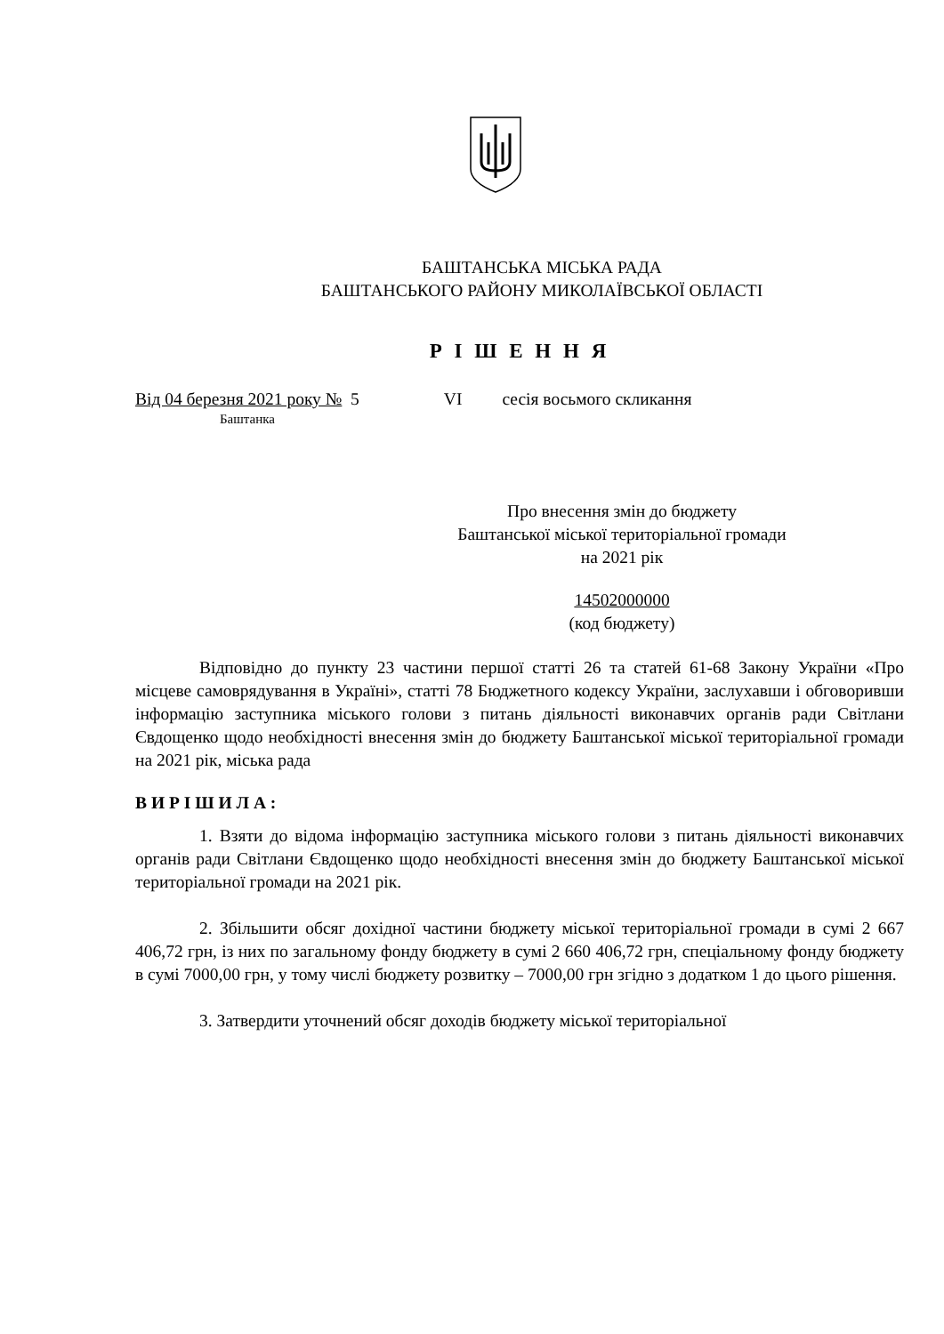БАШТАНСЬКА МІСЬКА РАДА
БАШТАНСЬКОГО РАЙОНУ МИКОЛАЇВСЬКОЇ ОБЛАСТІ
Р І Ш Е Н Н Я
Від 04 березня 2021 року № 5 VI сесія восьмого скликання
Баштанка
Про внесення змін до бюджету
Баштанської міської територіальної громади
на 2021 рік
14502000000
(код бюджету)
Відповідно до пункту 23 частини першої статті 26 та статей 61-68 Закону України «Про місцеве самоврядування в Україні», статті 78 Бюджетного кодексу України, заслухавши і обговоривши інформацію заступника міського голови з питань діяльності виконавчих органів ради Світлани Євдощенко щодо необхідності внесення змін до бюджету Баштанської міської територіальної громади на 2021 рік, міська рада
В И Р І Ш И Л А :
1. Взяти до відома інформацію заступника міського голови з питань діяльності виконавчих органів ради Світлани Євдощенко щодо необхідності внесення змін до бюджету Баштанської міської територіальної громади на 2021 рік.
2. Збільшити обсяг дохідної частини бюджету міської територіальної громади в сумі 2 667 406,72 грн, із них по загальному фонду бюджету в сумі 2 660 406,72 грн, спеціальному фонду бюджету в сумі 7000,00 грн, у тому числі бюджету розвитку – 7000,00 грн згідно з додатком 1 до цього рішення.
3. Затвердити уточнений обсяг доходів бюджету міської територіальної